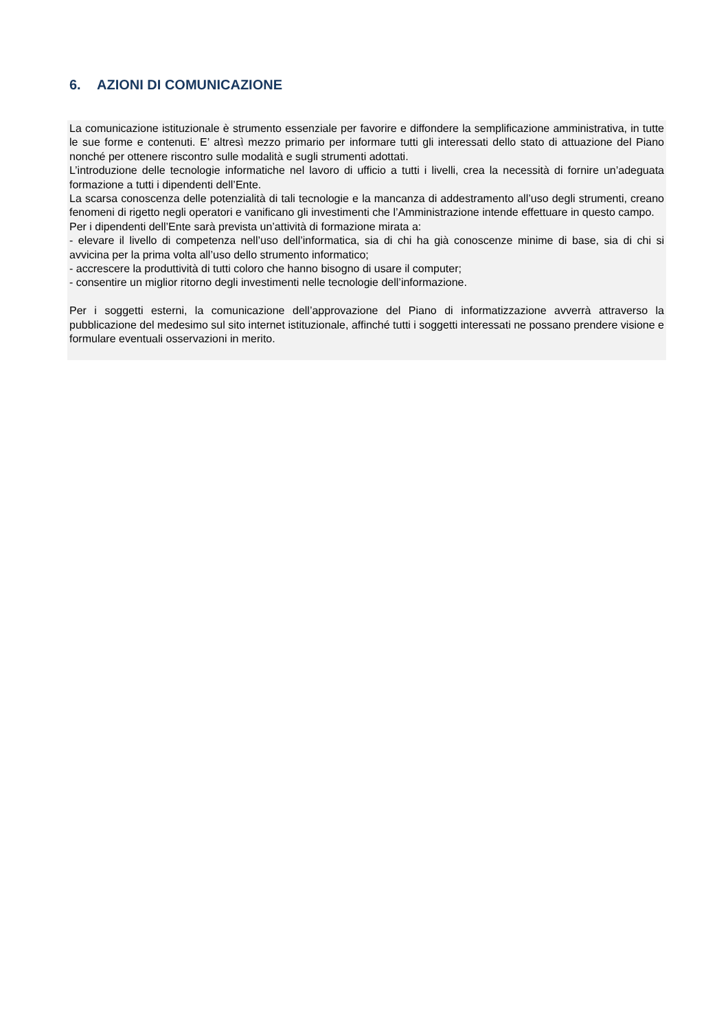6. AZIONI DI COMUNICAZIONE
La comunicazione istituzionale è strumento essenziale per favorire e diffondere la semplificazione amministrativa, in tutte le sue forme e contenuti. E’ altresì mezzo primario per informare tutti gli interessati dello stato di attuazione del Piano nonché per ottenere riscontro sulle modalità e sugli strumenti adottati.
L’introduzione delle tecnologie informatiche nel lavoro di ufficio a tutti i livelli, crea la necessità di fornire un’adeguata formazione a tutti i dipendenti dell’Ente.
La scarsa conoscenza delle potenzialità di tali tecnologie e la mancanza di addestramento all’uso degli strumenti, creano fenomeni di rigetto negli operatori e vanificano gli investimenti che l’Amministrazione intende effettuare in questo campo.
Per i dipendenti dell’Ente sarà prevista un’attività di formazione mirata a:
- elevare il livello di competenza nell’uso dell’informatica, sia di chi ha già conoscenze minime di base, sia di chi si avvicina per la prima volta all’uso dello strumento informatico;
- accrescere la produttività di tutti coloro che hanno bisogno di usare il computer;
- consentire un miglior ritorno degli investimenti nelle tecnologie dell’informazione.
Per i soggetti esterni, la comunicazione dell’approvazione del Piano di informatizzazione avverrà attraverso la pubblicazione del medesimo sul sito internet istituzionale, affinché tutti i soggetti interessati ne possano prendere visione e formulare eventuali osservazioni in merito.